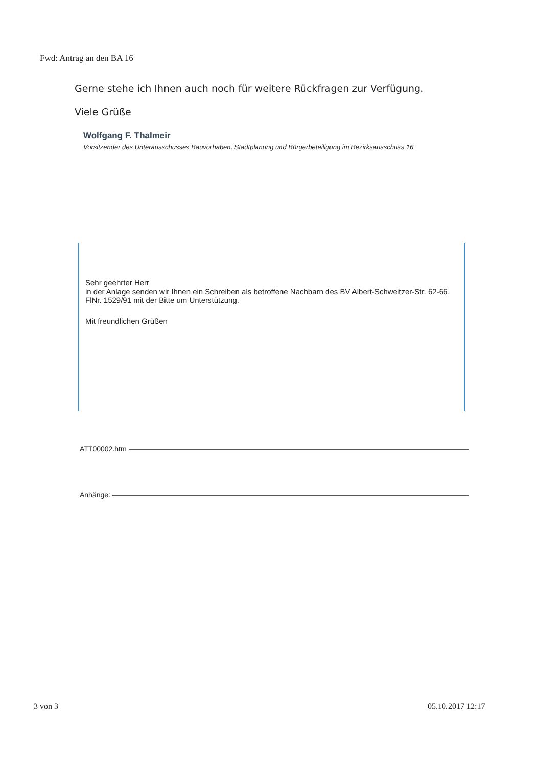Fwd: Antrag an den BA 16
Gerne stehe ich Ihnen auch noch für weitere Rückfragen zur Verfügung.
Viele Grüße
Wolfgang F. Thalmeir
Vorsitzender des Unterausschusses Bauvorhaben, Stadtplanung und Bürgerbeteiligung im Bezirksausschuss 16
Sehr geehrter Herr
in der Anlage senden wir Ihnen ein Schreiben als betroffene Nachbarn des BV Albert-Schweitzer-Str. 62-66, FlNr. 1529/91 mit der Bitte um Unterstützung.
Mit freundlichen Grüßen
ATT00002.htm
Anhänge:
3 von 3 05.10.2017 12:17